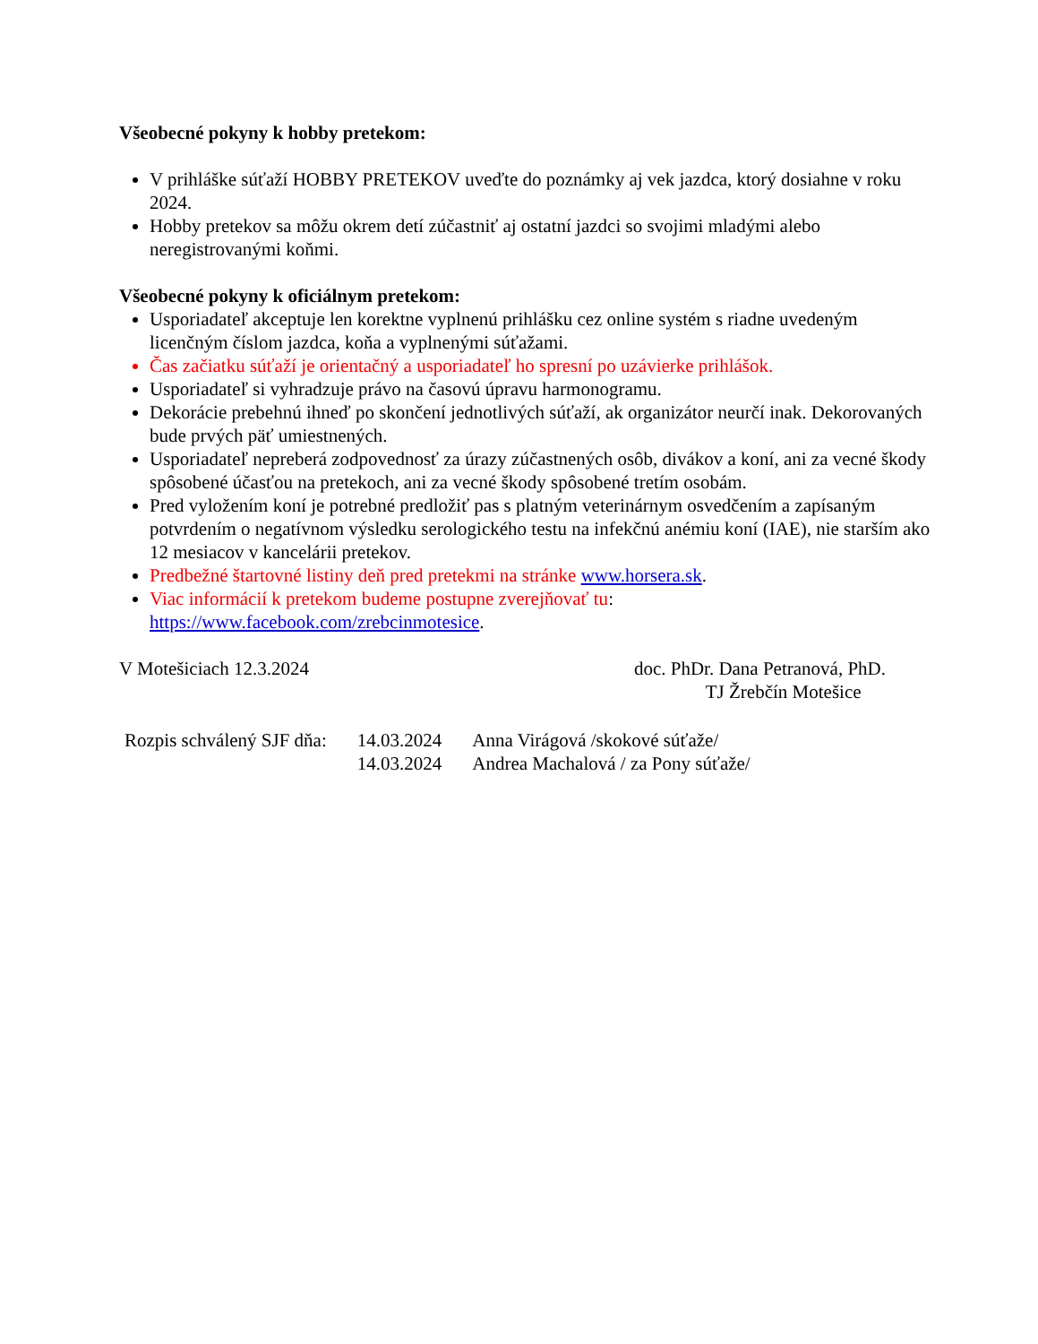Všeobecné pokyny k hobby pretekom:
V prihláške súťaží HOBBY PRETEKOV uveďte do poznámky aj vek jazdca, ktorý dosiahne v roku 2024.
Hobby pretekov sa môžu okrem detí zúčastniť aj ostatní jazdci so svojimi mladými alebo neregistrovanými koňmi.
Všeobecné pokyny k oficiálnym pretekom:
Usporiadateľ akceptuje len korektne vyplnenú prihlášku cez online systém s riadne uvedeným licenčným číslom jazdca, koňa a vyplnenými súťažami.
Čas začiatku súťaží je orientačný a usporiadateľ ho spresní po uzávierke prihlášok.
Usporiadateľ si vyhradzuje právo na časovú úpravu harmonogramu.
Dekorácie prebehnú ihneď po skončení jednotlivých súťaží, ak organizátor neurčí inak. Dekorovaných bude prvých päť umiestnených.
Usporiadateľ nepreberá zodpovednosť za úrazy zúčastnených osôb, divákov a koní, ani za vecné škody spôsobené účasťou na pretekoch, ani za vecné škody spôsobené tretím osobám.
Pred vyložením koní je potrebné predložiť pas s platným veterinárnym osvedčením a zapísaným potvrdením o negatívnom výsledku serologického testu na infekčnú anémiu koní (IAE), nie starším ako 12 mesiacov v kancelárii pretekov.
Predbežné štartovné listiny deň pred pretekmi na stránke www.horsera.sk.
Viac informácií k pretekom budeme postupne zverejňovať tu: https://www.facebook.com/zrebcinmotesice.
V Motešiciach 12.3.2024 doc. PhDr. Dana Petranová, PhD.
TJ Žrebčín Motešice
| Rozpis schválený SJF dňa: | 14.03.2024 | Anna Virágová /skokové súťaže/ |
| | 14.03.2024 | Andrea Machalová / za Pony súťaže/ |